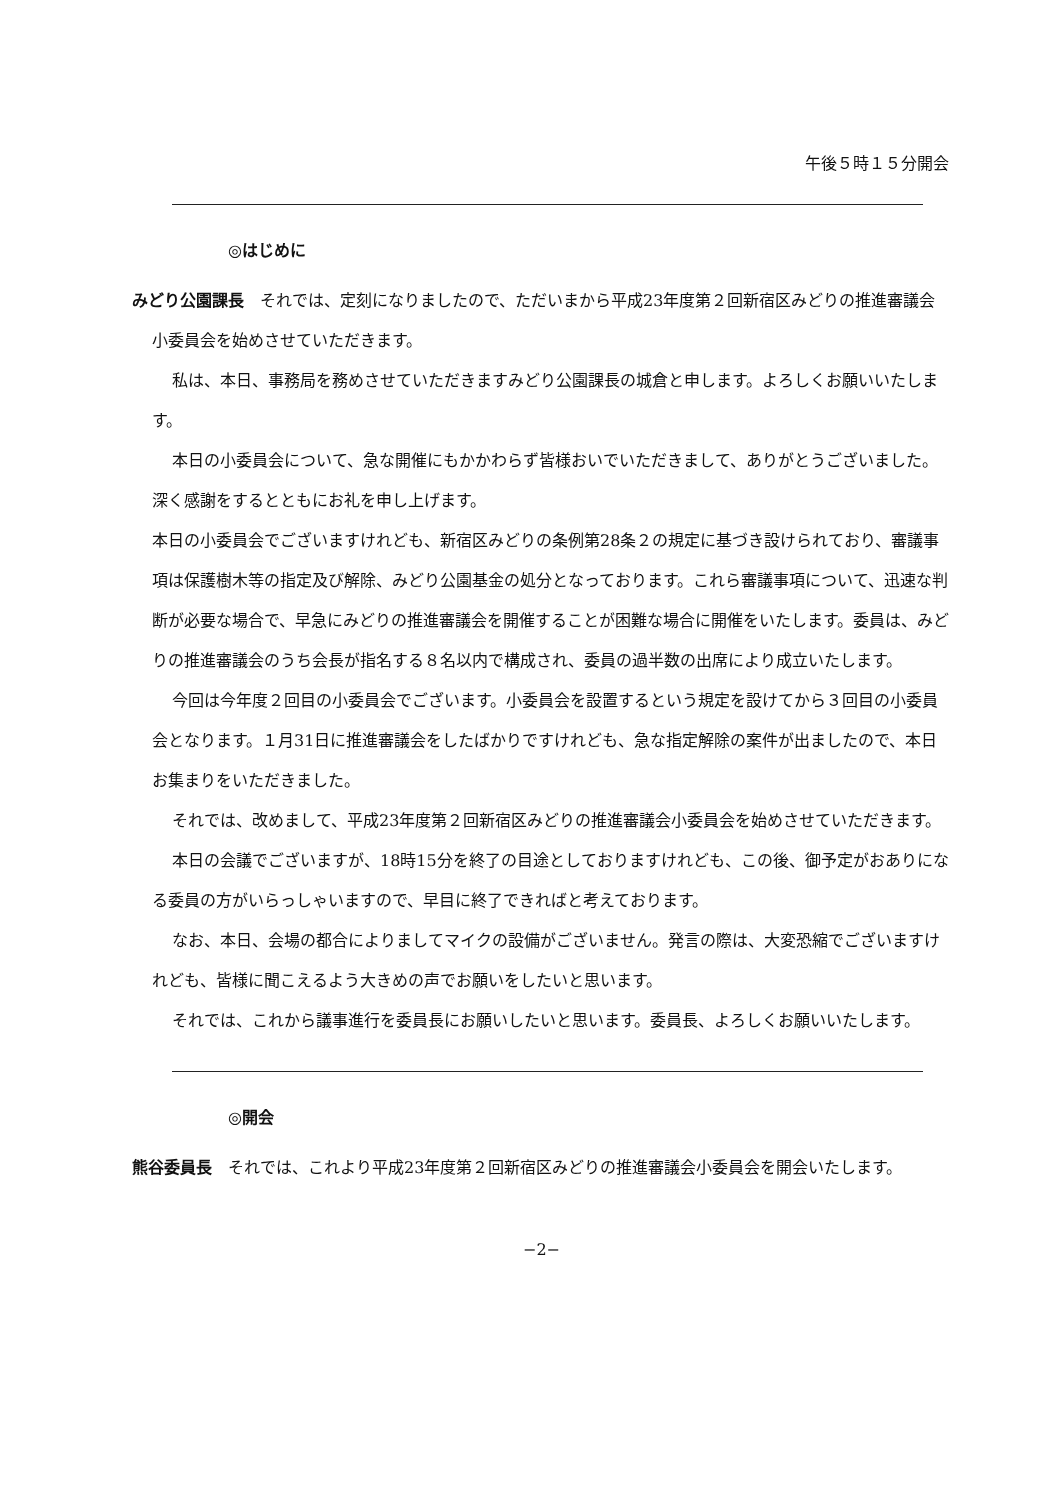午後５時１５分開会
◎はじめに
みどり公園課長　それでは、定刻になりましたので、ただいまから平成23年度第２回新宿区みどりの推進審議会小委員会を始めさせていただきます。
私は、本日、事務局を務めさせていただきますみどり公園課長の城倉と申します。よろしくお願いいたします。
本日の小委員会について、急な開催にもかかわらず皆様おいでいただきまして、ありがとうございました。深く感謝をするとともにお礼を申し上げます。
本日の小委員会でございますけれども、新宿区みどりの条例第28条２の規定に基づき設けられており、審議事項は保護樹木等の指定及び解除、みどり公園基金の処分となっております。これら審議事項について、迅速な判断が必要な場合で、早急にみどりの推進審議会を開催することが困難な場合に開催をいたします。委員は、みどりの推進審議会のうち会長が指名する８名以内で構成され、委員の過半数の出席により成立いたします。
今回は今年度２回目の小委員会でございます。小委員会を設置するという規定を設けてから３回目の小委員会となります。１月31日に推進審議会をしたばかりですけれども、急な指定解除の案件が出ましたので、本日お集まりをいただきました。
それでは、改めまして、平成23年度第２回新宿区みどりの推進審議会小委員会を始めさせていただきます。
本日の会議でございますが、18時15分を終了の目途としておりますけれども、この後、御予定がおありになる委員の方がいらっしゃいますので、早目に終了できればと考えております。
なお、本日、会場の都合によりましてマイクの設備がございません。発言の際は、大変恐縮でございますけれども、皆様に聞こえるよう大きめの声でお願いをしたいと思います。
それでは、これから議事進行を委員長にお願いしたいと思います。委員長、よろしくお願いいたします。
◎開会
熊谷委員長　それでは、これより平成23年度第２回新宿区みどりの推進審議会小委員会を開会いたします。
−2−